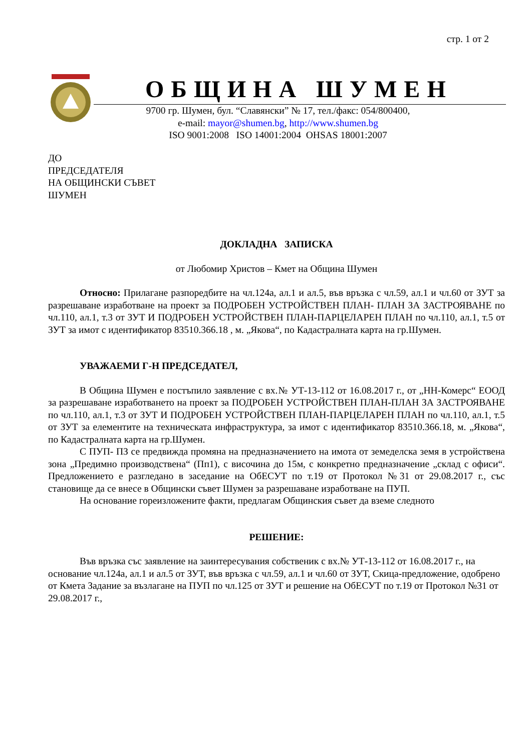стр. 1 от 2
ОБЩИНА ШУМЕН
9700 гр. Шумен, бул. “Славянски” № 17, тел./факс: 054/800400,
e-mail: mayor@shumen.bg, http://www.shumen.bg
ISO 9001:2008 ISO 14001:2004 OHSAS 18001:2007
ДО
ПРЕДСЕДАТЕЛЯ
НА ОБЩИНСКИ СЪВЕТ
ШУМЕН
ДОКЛАДНА ЗАПИСКА
от Любомир Христов – Кмет на Община Шумен
Относно: Прилагане разпоредбите на чл.124а, ал.1 и ал.5, във връзка с чл.59, ал.1 и чл.60 от ЗУТ за разрешаване изработване на проект за ПОДРОБЕН УСТРОЙСТВЕН ПЛАН- ПЛАН ЗА ЗАСТРОЯВАНЕ по чл.110, ал.1, т.3 от ЗУТ И ПОДРОБЕН УСТРОЙСТВЕН ПЛАН-ПАРЦЕЛАРЕН ПЛАН по чл.110, ал.1, т.5 от ЗУТ за имот с идентификатор 83510.366.18 , м. „Якова“, по Кадастралната карта на гр.Шумен.
УВАЖАЕМИ Г-Н ПРЕДСЕДАТЕЛ,
В Община Шумен е постъпило заявление с вх.№ УТ-13-112 от 16.08.2017 г., от „НН-Комерс“ ЕООД за разрешаване изработването на проект за ПОДРОБЕН УСТРОЙСТВЕН ПЛАН-ПЛАН ЗА ЗАСТРОЯВАНЕ по чл.110, ал.1, т.3 от ЗУТ И ПОДРОБЕН УСТРОЙСТВЕН ПЛАН-ПАРЦЕЛАРЕН ПЛАН по чл.110, ал.1, т.5 от ЗУТ за елементите на техническата инфраструктура, за имот с идентификатор 83510.366.18, м. „Якова“, по Кадастралната карта на гр.Шумен.
С ПУП- ПЗ се предвижда промяна на предназначението на имота от земеделска земя в устройствена зона „Предимно производствена“ (Пп1), с височина до 15м, с конкретно предназначение „склад с офиси“. Предложението е разгледано в заседание на ОбЕСУТ по т.19 от Протокол №31 от 29.08.2017 г., със становище да се внесе в Общински съвет Шумен за разрешаване изработване на ПУП.
На основание гореизложените факти, предлагам Общинския съвет да вземе следното
РЕШЕНИЕ:
Във връзка със заявление на заинтересувания собственик с вх.№ УТ-13-112 от 16.08.2017 г., на основание чл.124а, ал.1 и ал.5 от ЗУТ, във връзка с чл.59, ал.1 и чл.60 от ЗУТ, Скица-предложение, одобрено от Кмета Задание за възлагане на ПУП по чл.125 от ЗУТ и решение на ОбЕСУТ по т.19 от Протокол №31 от 29.08.2017 г.,